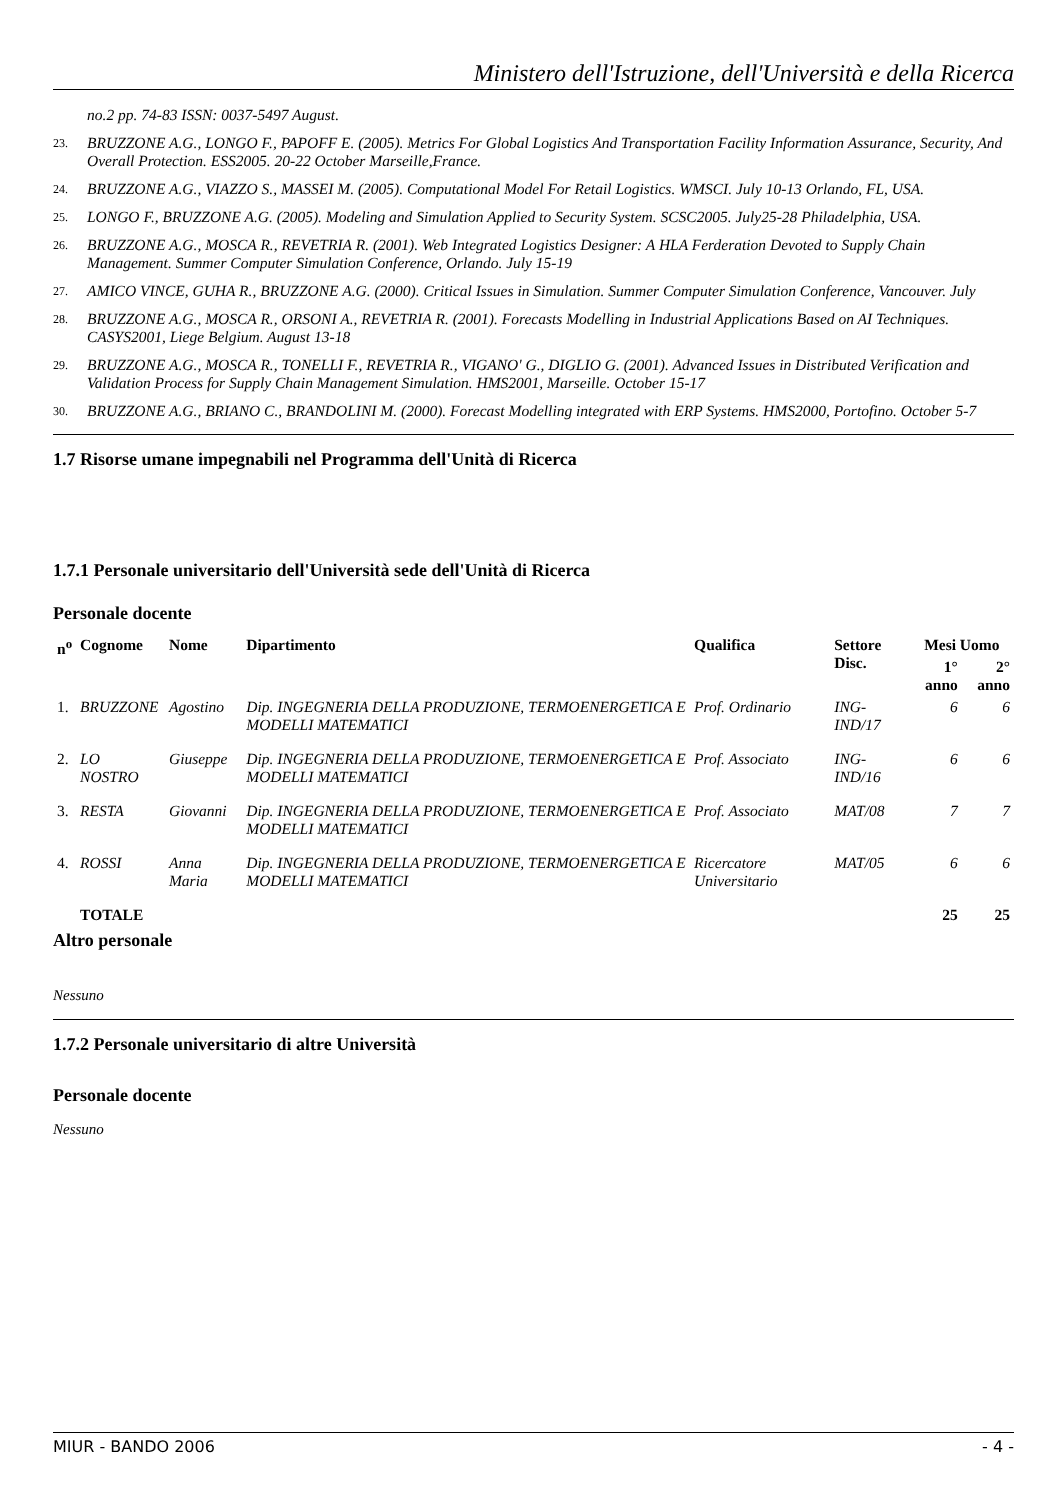Ministero dell'Istruzione, dell'Università e della Ricerca
no.2 pp. 74-83 ISSN: 0037-5497 August.
23. BRUZZONE A.G., LONGO F., PAPOFF E. (2005). Metrics For Global Logistics And Transportation Facility Information Assurance, Security, And Overall Protection. ESS2005. 20-22 October Marseille,France.
24. BRUZZONE A.G., VIAZZO S., MASSEI M. (2005). Computational Model For Retail Logistics. WMSCI. July 10-13 Orlando, FL, USA.
25. LONGO F., BRUZZONE A.G. (2005). Modeling and Simulation Applied to Security System. SCSC2005. July25-28 Philadelphia, USA.
26. BRUZZONE A.G., MOSCA R., REVETRIA R. (2001). Web Integrated Logistics Designer: A HLA Ferderation Devoted to Supply Chain Management. Summer Computer Simulation Conference, Orlando. July 15-19
27. AMICO VINCE, GUHA R., BRUZZONE A.G. (2000). Critical Issues in Simulation. Summer Computer Simulation Conference, Vancouver. July
28. BRUZZONE A.G., MOSCA R., ORSONI A., REVETRIA R. (2001). Forecasts Modelling in Industrial Applications Based on AI Techniques. CASYS2001, Liege Belgium. August 13-18
29. BRUZZONE A.G., MOSCA R., TONELLI F., REVETRIA R., VIGANO' G., DIGLIO G. (2001). Advanced Issues in Distributed Verification and Validation Process for Supply Chain Management Simulation. HMS2001, Marseille. October 15-17
30. BRUZZONE A.G., BRIANO C., BRANDOLINI M. (2000). Forecast Modelling integrated with ERP Systems. HMS2000, Portofino. October 5-7
1.7 Risorse umane impegnabili nel Programma dell'Unità di Ricerca
1.7.1 Personale universitario dell'Università sede dell'Unità di Ricerca
Personale docente
| n<sup>o</sup> | Cognome | Nome | Dipartimento | Qualifica | Settore Disc. | Mesi Uomo | |
| --- | --- | --- | --- | --- | --- | --- | --- |
| | | | | | | 1° anno | 2° anno |
| 1. | BRUZZONE | Agostino | Dip. INGEGNERIA DELLA PRODUZIONE, TERMOENERGETICA E MODELLI MATEMATICI | Prof. Ordinario | ING-IND/17 | 6 | 6 |
| 2. | LO NOSTRO | Giuseppe | Dip. INGEGNERIA DELLA PRODUZIONE, TERMOENERGETICA E MODELLI MATEMATICI | Prof. Associato | ING-IND/16 | 6 | 6 |
| 3. | RESTA | Giovanni | Dip. INGEGNERIA DELLA PRODUZIONE, TERMOENERGETICA E MODELLI MATEMATICI | Prof. Associato | MAT/08 | 7 | 7 |
| 4. | ROSSI | Anna Maria | Dip. INGEGNERIA DELLA PRODUZIONE, TERMOENERGETICA E MODELLI MATEMATICI | Ricercatore Universitario | MAT/05 | 6 | 6 |
| | TOTALE | | | | | 25 | 25 |
Altro personale
Nessuno
1.7.2 Personale universitario di altre Università
Personale docente
Nessuno
MIUR - BANDO 2006 - 4 -